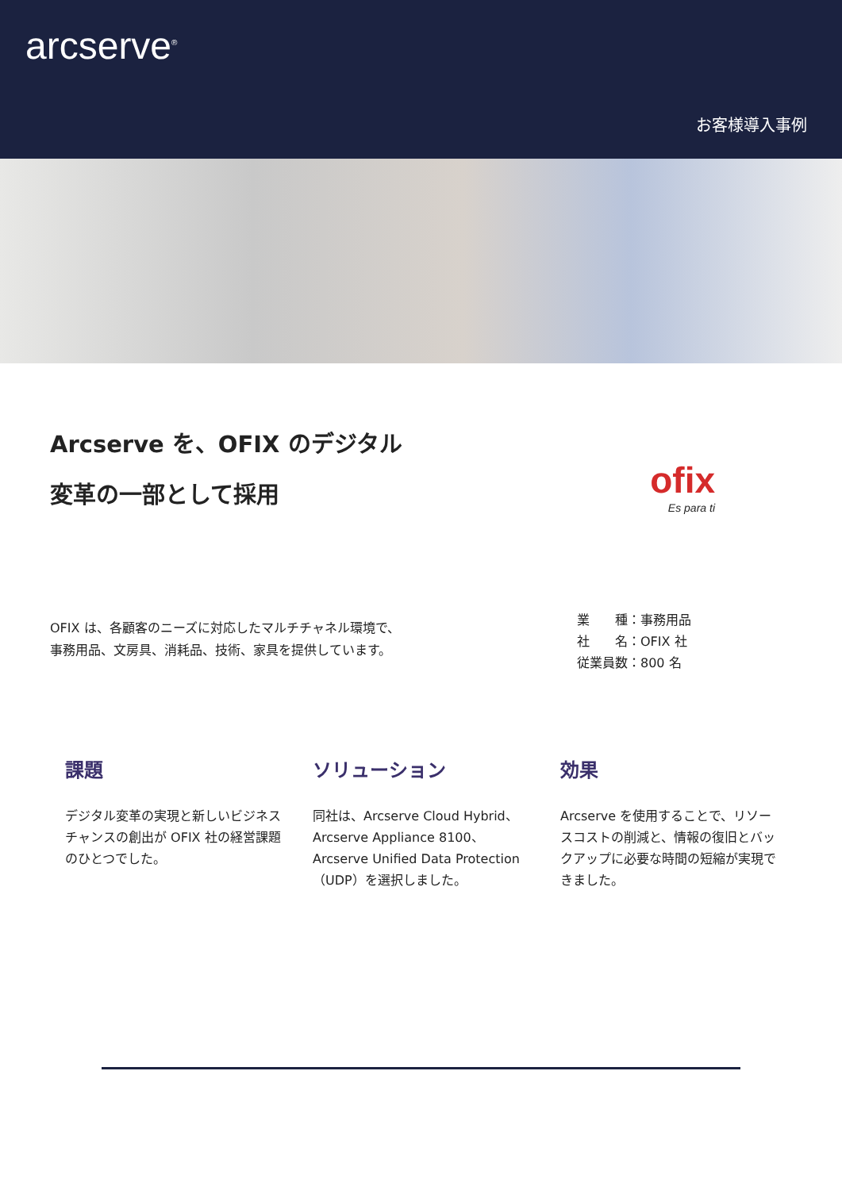arcserve<sup>®</sup>
お客様導入事例
Arcserve を、OFIX のデジタル
変革の一部として採用
ofix
Es para ti
OFIX は、各顧客のニーズに対応したマルチチャネル環境で、
事務用品、文房具、消耗品、技術、家具を提供しています。
業　　種：事務用品
社　　名：OFIX 社
従業員数：800 名
課題
デジタル変革の実現と新しいビジネスチャンスの創出が OFIX 社の経営課題のひとつでした。
ソリューション
同社は、Arcserve Cloud Hybrid、Arcserve Appliance 8100、Arcserve Unified Data Protection（UDP）を選択しました。
効果
Arcserve を使用することで、リソースコストの削減と、情報の復旧とバックアップに必要な時間の短縮が実現できました。